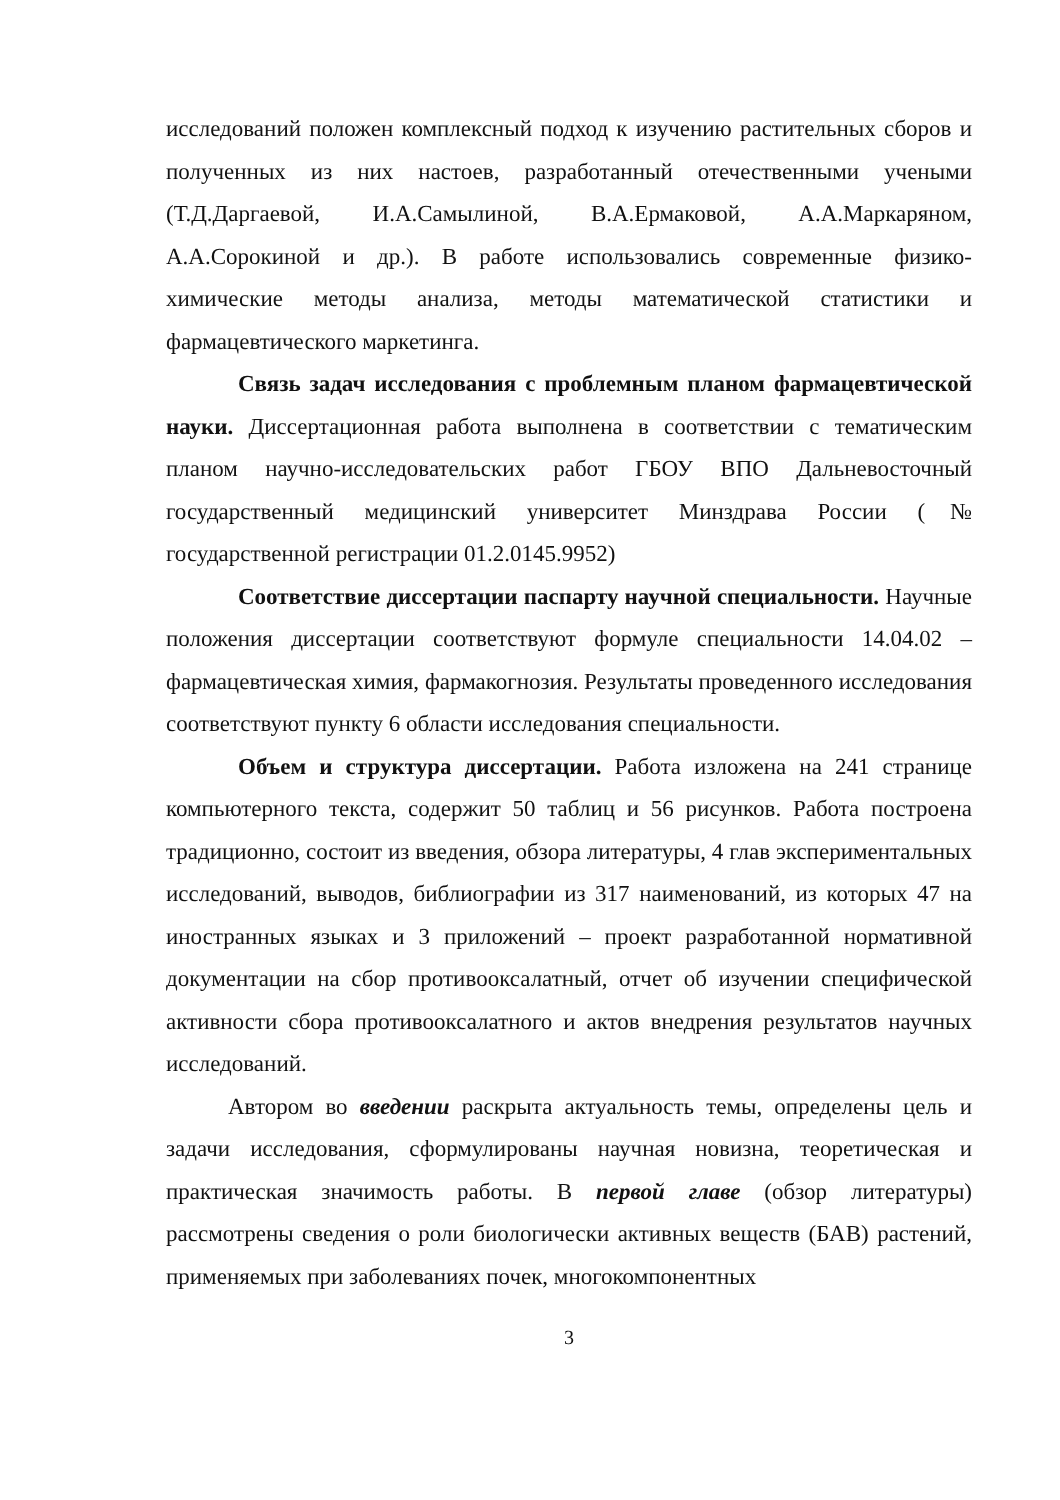исследований положен комплексный подход к изучению растительных сборов и полученных из них настоев, разработанный отечественными учеными (Т.Д.Даргаевой, И.А.Самылиной, В.А.Ермаковой, А.А.Маркаряном, А.А.Сорокиной и др.). В работе использовались современные физико-химические методы анализа, методы математической статистики и фармацевтического маркетинга.
Связь задач исследования с проблемным планом фармацевтической науки. Диссертационная работа выполнена в соответствии с тематическим планом научно-исследовательских работ ГБОУ ВПО Дальневосточный государственный медицинский университет Минздрава России (№ государственной регистрации 01.2.0145.9952)
Соответствие диссертации паспарту научной специальности. Научные положения диссертации соответствуют формуле специальности 14.04.02 – фармацевтическая химия, фармакогнозия. Результаты проведенного исследования соответствуют пункту 6 области исследования специальности.
Объем и структура диссертации. Работа изложена на 241 странице компьютерного текста, содержит 50 таблиц и 56 рисунков. Работа построена традиционно, состоит из введения, обзора литературы, 4 глав экспериментальных исследований, выводов, библиографии из 317 наименований, из которых 47 на иностранных языках и 3 приложений – проект разработанной нормативной документации на сбор противооксалатный, отчет об изучении специфической активности сбора противооксалатного и актов внедрения результатов научных исследований.
Автором во введении раскрыта актуальность темы, определены цель и задачи исследования, сформулированы научная новизна, теоретическая и практическая значимость работы. В первой главе (обзор литературы) рассмотрены сведения о роли биологически активных веществ (БАВ) растений, применяемых при заболеваниях почек, многокомпонентных
3